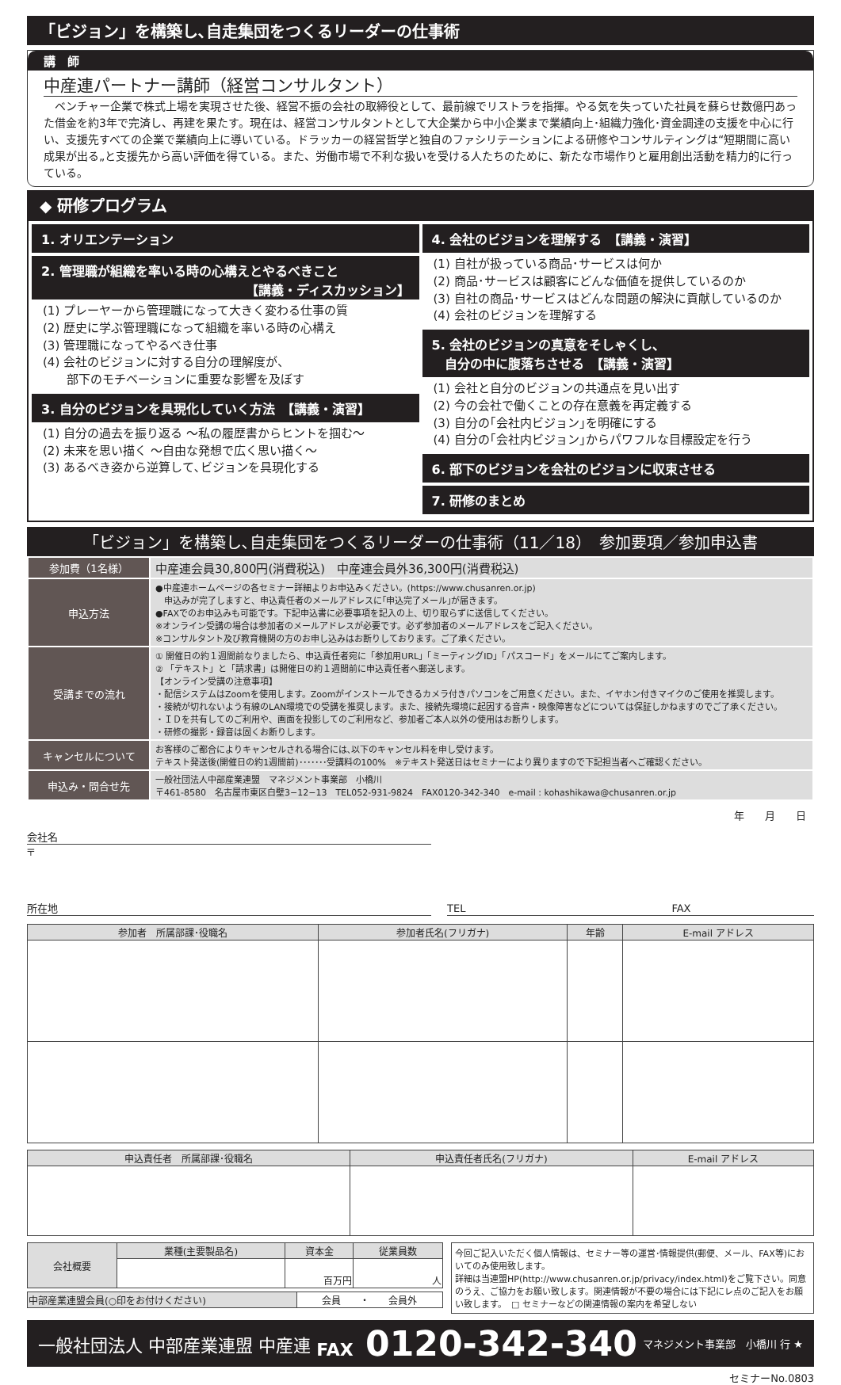「ビジョン」を構築し､自走集団をつくるリーダーの仕事術
講　師
中産連パートナー講師（経営コンサルタント）
　ベンチャー企業で株式上場を実現させた後、経営不振の会社の取締役として、最前線でリストラを指揮。やる気を失っていた社員を蘇らせ数億円あった借金を約3年で完済し、再建を果たす。現在は、経営コンサルタントとして大企業から中小企業まで業績向上･組織力強化･資金調達の支援を中心に行い、支援先すべての企業で業績向上に導いている。ドラッカーの経営哲学と独自のファシリテーションによる研修やコンサルティングは“短期間に高い成果が出る„と支援先から高い評価を得ている。また、労働市場で不利な扱いを受ける人たちのために、新たな市場作りと雇用創出活動を精力的に行っている。
◆ 研修プログラム
1. オリエンテーション
2. 管理職が組織を率いる時の心構えとやるべきこと
【講義・ディスカッション】
(1) プレーヤーから管理職になって大きく変わる仕事の質
(2) 歴史に学ぶ管理職になって組織を率いる時の心構え
(3) 管理職になってやるべき仕事
(4) 会社のビジョンに対する自分の理解度が、
　　部下のモチベーションに重要な影響を及ぼす
3. 自分のビジョンを具現化していく方法　【講義・演習】
(1) 自分の過去を振り返る ～私の履歴書からヒントを掴む～
(2) 未来を思い描く ～自由な発想で広く思い描く～
(3) あるべき姿から逆算して､ビジョンを具現化する
4. 会社のビジョンを理解する　【講義・演習】
(1) 自社が扱っている商品･サービスは何か
(2) 商品･サービスは顧客にどんな価値を提供しているのか
(3) 自社の商品･サービスはどんな問題の解決に貢献しているのか
(4) 会社のビジョンを理解する
5. 会社のビジョンの真意をそしゃくし、
　自分の中に腹落ちさせる　【講義・演習】
(1) 会社と自分のビジョンの共通点を見い出す
(2) 今の会社で働くことの存在意義を再定義する
(3) 自分の｢会社内ビジョン｣を明確にする
(4) 自分の｢会社内ビジョン｣からパワフルな目標設定を行う
6. 部下のビジョンを会社のビジョンに収束させる
7. 研修のまとめ
「ビジョン」を構築し､自走集団をつくるリーダーの仕事術（11／18）　参加要項／参加申込書
| 参加費（1名様） | 中産連会員30,800円(消費税込) 中産連会員外36,300円(消費税込) |
| 申込方法 | ●中産連ホームページの各セミナー詳細よりお申込みください。(https://www.chusanren.or.jp) 申込みが完了しますと、申込責任者のメールアドレスに｢申込完了メール｣が届きます。 ●FAXでのお申込みも可能です。下記申込書に必要事項を記入の上、切り取らずに送信してください。 ※オンライン受講の場合は参加者のメールアドレスが必要です。必ず参加者のメールアドレスをご記入ください。 ※コンサルタント及び教育機関の方のお申し込みはお断りしております。ご了承ください。 |
| 受講までの流れ | ① 開催日の約１週間前なりましたら、申込責任者宛に「参加用URL」「ミーティングID」「パスコード」をメールにてご案内します。 ② 「テキスト」と「請求書」は開催日の約１週間前に申込責任者へ郵送します。 【オンライン受講の注意事項】 ・配信システムはZoomを使用します。Zoomがインストールできるカメラ付きパソコンをご用意ください。また、イヤホン付きマイクのご使用を推奨します。 ・接続が切れないよう有線のLAN環境での受講を推奨します。また、接続先環境に起因する音声・映像障害などについては保証しかねますのでご了承ください。 ・ＩＤを共有してのご利用や、画面を投影してのご利用など、参加者ご本人以外の使用はお断りします。 ・研修の撮影・録音は固くお断りします。 |
| キャンセルについて | お客様のご都合によりキャンセルされる場合には､以下のキャンセル料を申し受けます。 テキスト発送後(開催日の約1週間前)･･･････受講料の100% ※テキスト発送日はセミナーにより異りますので下記担当者へご確認ください。 |
| 申込み・問合せ先 | 一般社団法人中部産業連盟 マネジメント事業部 小橋川 〒461-8580 名古屋市東区白壁3−12−13 TEL052-931-9824 FAX0120-342-340 e-mail : kohashikawa@chusanren.or.jp |
年　　月　　日
会社名
〒
所在地 TEL　　　　　　　　　　　　　　　　　　　　FAX
| 参加者 所属部課･役職名 | 参加者氏名(フリガナ) | 年齢 | E-mail アドレス |
| --- | --- | --- | --- |
| 申込責任者 所属部課･役職名 | 申込責任者氏名(フリガナ) | E-mail アドレス |
| --- | --- | --- |
| 会社概要 | 業種(主要製品名) | 資本金 | 従業員数 |
| | | 百万円 | 人 |
| 中部産業連盟会員(○印をお付けください) | 会員 ・ 会員外 |
今回ご記入いただく個人情報は、セミナー等の運営･情報提供(郵便、メール、FAX等)においてのみ使用致します。
詳細は当連盟HP(http://www.chusanren.or.jp/privacy/index.html)をご覧下さい。同意のうえ、ご協力をお願い致します。関連情報が不要の場合には下記にレ点のご記入をお願い致します。　□ セミナーなどの関連情報の案内を希望しない
一般社団法人 中部産業連盟 中産連 FAX 0120-342-340 マネジメント事業部　小橋川 行 ★
セミナーNo.0803